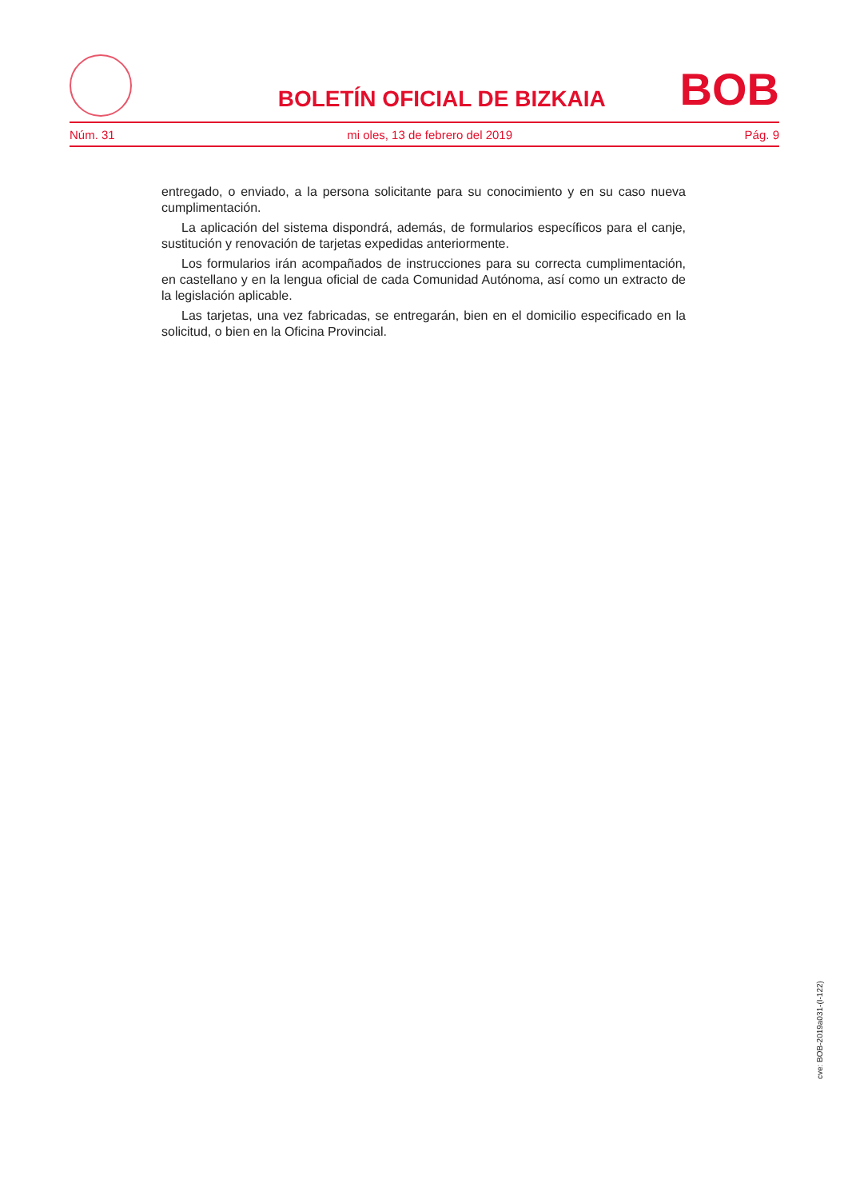BOLETÍN OFICIAL DE BIZKAIA
BOB
Núm. 31 mi oles, 13 de febrero del 2019 Pág. 9
entregado, o enviado, a la persona solicitante para su conocimiento y en su caso nueva cumplimentación.
La aplicación del sistema dispondrá, además, de formularios específicos para el canje, sustitución y renovación de tarjetas expedidas anteriormente.
Los formularios irán acompañados de instrucciones para su correcta cumplimentación, en castellano y en la lengua oficial de cada Comunidad Autónoma, así como un extracto de la legislación aplicable.
Las tarjetas, una vez fabricadas, se entregarán, bien en el domicilio especificado en la solicitud, o bien en la Oficina Provincial.
cve: BOB-2019a031-(I-122)